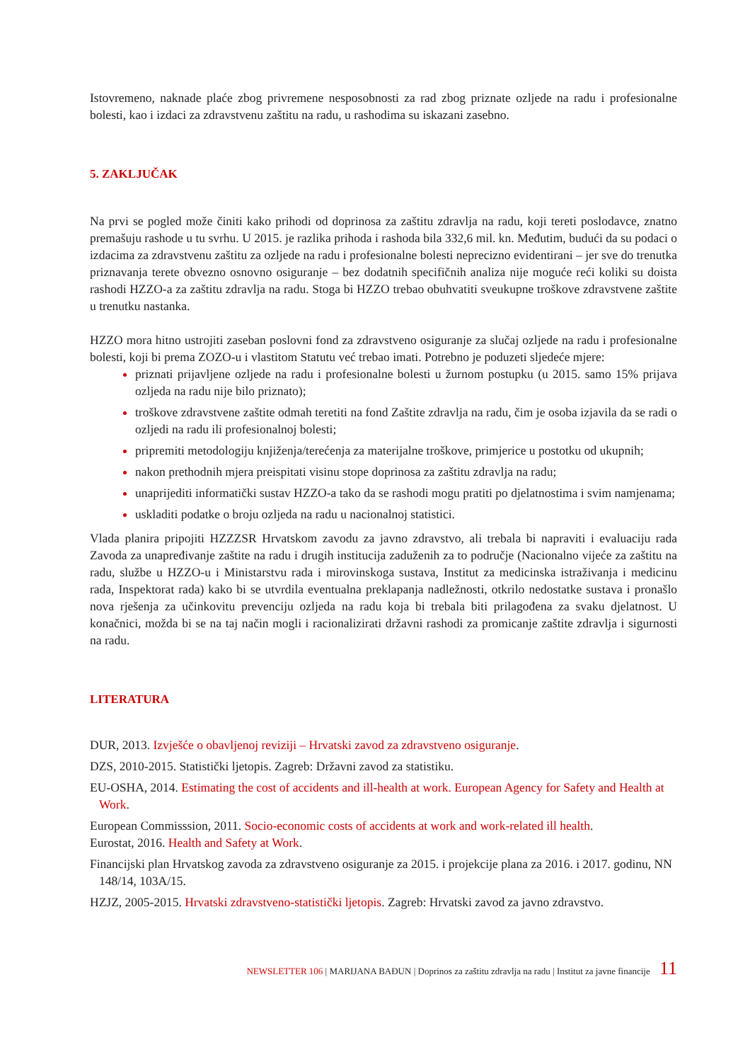Istovremeno, naknade plaće zbog privremene nesposobnosti za rad zbog priznate ozljede na radu i profesionalne bolesti, kao i izdaci za zdravstvenu zaštitu na radu, u rashodima su iskazani zasebno.
5. ZAKLJUČAK
Na prvi se pogled može činiti kako prihodi od doprinosa za zaštitu zdravlja na radu, koji tereti poslodavce, znatno premašuju rashode u tu svrhu. U 2015. je razlika prihoda i rashoda bila 332,6 mil. kn. Međutim, budući da su podaci o izdacima za zdravstvenu zaštitu za ozljede na radu i profesionalne bolesti neprecizno evidentirani – jer sve do trenutka priznavanja terete obvezno osnovno osiguranje – bez dodatnih specifičnih analiza nije moguće reći koliki su doista rashodi HZZO-a za zaštitu zdravlja na radu. Stoga bi HZZO trebao obuhvatiti sveukupne troškove zdravstvene zaštite u trenutku nastanka.
HZZO mora hitno ustrojiti zaseban poslovni fond za zdravstveno osiguranje za slučaj ozljede na radu i profesionalne bolesti, koji bi prema ZOZO-u i vlastitom Statutu već trebao imati. Potrebno je poduzeti sljedeće mjere:
priznati prijavljene ozljede na radu i profesionalne bolesti u žurnom postupku (u 2015. samo 15% prijava ozljeda na radu nije bilo priznato);
troškove zdravstvene zaštite odmah teretiti na fond Zaštite zdravlja na radu, čim je osoba izjavila da se radi o ozljedi na radu ili profesionalnoj bolesti;
pripremiti metodologiju knjiženja/terećenja za materijalne troškove, primjerice u postotku od ukupnih;
nakon prethodnih mjera preispitati visinu stope doprinosa za zaštitu zdravlja na radu;
unaprijediti informatički sustav HZZO-a tako da se rashodi mogu pratiti po djelatnostima i svim namjenama;
uskladiti podatke o broju ozljeda na radu u nacionalnoj statistici.
Vlada planira pripojiti HZZZSR Hrvatskom zavodu za javno zdravstvo, ali trebala bi napraviti i evaluaciju rada Zavoda za unapređivanje zaštite na radu i drugih institucija zaduženih za to područje (Nacionalno vijeće za zaštitu na radu, službe u HZZO-u i Ministarstvu rada i mirovinskoga sustava, Institut za medicinska istraživanja i medicinu rada, Inspektorat rada) kako bi se utvrdila eventualna preklapanja nadležnosti, otkrilo nedostatke sustava i pronašlo nova rješenja za učinkovitu prevenciju ozljeda na radu koja bi trebala biti prilagođena za svaku djelatnost. U konačnici, možda bi se na taj način mogli i racionalizirati državni rashodi za promicanje zaštite zdravlja i sigurnosti na radu.
LITERATURA
DUR, 2013. Izvješće o obavljenoj reviziji – Hrvatski zavod za zdravstveno osiguranje.
DZS, 2010-2015. Statistički ljetopis. Zagreb: Državni zavod za statistiku.
EU-OSHA, 2014. Estimating the cost of accidents and ill-health at work. European Agency for Safety and Health at Work.
European Commisssion, 2011. Socio-economic costs of accidents at work and work-related ill health.
Eurostat, 2016. Health and Safety at Work.
Financijski plan Hrvatskog zavoda za zdravstveno osiguranje za 2015. i projekcije plana za 2016. i 2017. godinu, NN 148/14, 103A/15.
HZJZ, 2005-2015. Hrvatski zdravstveno-statistički ljetopis. Zagreb: Hrvatski zavod za javno zdravstvo.
NEWSLETTER 106 | MARIJANA BAĐUN | Doprinos za zaštitu zdravlja na radu | Institut za javne financije 11